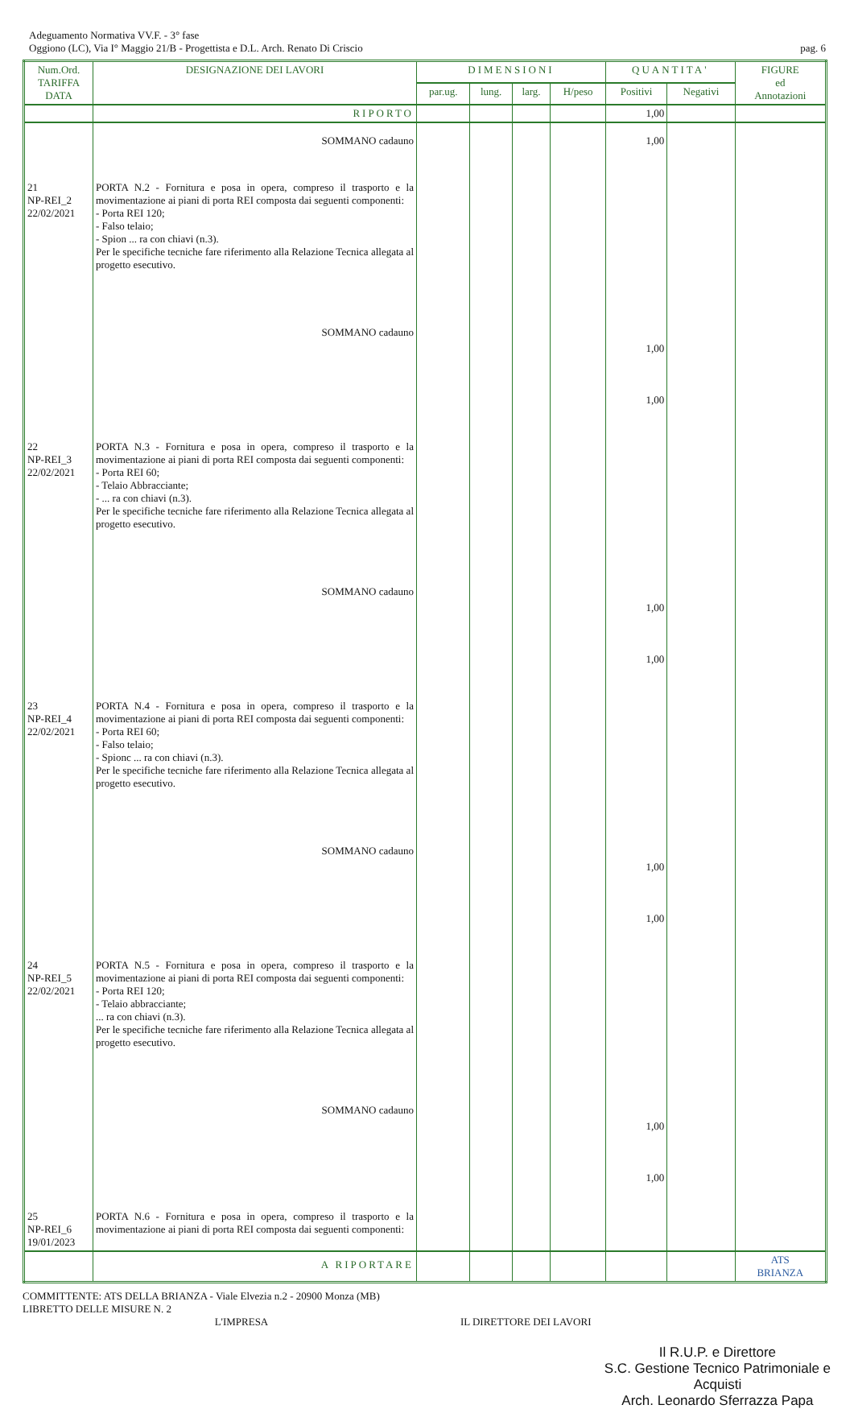Adeguamento Normativa VV.F. - 3° fase
Oggiono (LC), Via I° Maggio 21/B - Progettista e D.L. Arch. Renato Di Criscio
pag. 6
| Num.Ord. TARIFFA DATA | DESIGNAZIONE DEI LAVORI | DIMENSIONI | | | | QUANTITA' | | FIGURE ed Annotazioni |
| --- | --- | --- | --- | --- | --- | --- | --- | --- |
| | | par.ug. | lung. | larg. | H/peso | Positivi | Negativi | |
| | RIPORTO | | | | | 1,00 | | |
| | SOMMANO cadauno | | | | | 1,00 | | |
| 21 NP-REI_2 22/02/2021 | PORTA N.2 - Fornitura e posa in opera, compreso il trasporto e la movimentazione ai piani di porta REI composta dai seguenti componenti: - Porta REI 120; - Falso telaio; - Spion ... ra con chiavi (n.3). Per le specifiche tecniche fare riferimento alla Relazione Tecnica allegata al progetto esecutivo. SOMMANO cadauno | | | | | 1,00 1,00 | | |
| 22 NP-REI_3 22/02/2021 | PORTA N.3 - Fornitura e posa in opera, compreso il trasporto e la movimentazione ai piani di porta REI composta dai seguenti componenti: - Porta REI 60; - Telaio Abbracciante; - ... ra con chiavi (n.3). Per le specifiche tecniche fare riferimento alla Relazione Tecnica allegata al progetto esecutivo. SOMMANO cadauno | | | | | 1,00 1,00 | | |
| 23 NP-REI_4 22/02/2021 | PORTA N.4 - Fornitura e posa in opera, compreso il trasporto e la movimentazione ai piani di porta REI composta dai seguenti componenti: - Porta REI 60; - Falso telaio; - Spionc ... ra con chiavi (n.3). Per le specifiche tecniche fare riferimento alla Relazione Tecnica allegata al progetto esecutivo. SOMMANO cadauno | | | | | 1,00 1,00 | | |
| 24 NP-REI_5 22/02/2021 | PORTA N.5 - Fornitura e posa in opera, compreso il trasporto e la movimentazione ai piani di porta REI composta dai seguenti componenti: - Porta REI 120; - Telaio abbracciante; ... ra con chiavi (n.3). Per le specifiche tecniche fare riferimento alla Relazione Tecnica allegata al progetto esecutivo. SOMMANO cadauno | | | | | 1,00 1,00 | | |
| 25 NP-REI_6 19/01/2023 | PORTA N.6 - Fornitura e posa in opera, compreso il trasporto e la movimentazione ai piani di porta REI composta dai seguenti componenti: | | | | | | | |
| | A RIPORTARE | | | | | | | ATS BRIANZA |
COMMITTENTE: ATS DELLA BRIANZA - Viale Elvezia n.2 - 20900 Monza (MB)
LIBRETTO DELLE MISURE N. 2
L'IMPRESA IL DIRETTORE DEI LAVORI
Il R.U.P. e Direttore
S.C. Gestione Tecnico Patrimoniale e Acquisti
Arch. Leonardo Sferrazza Papa